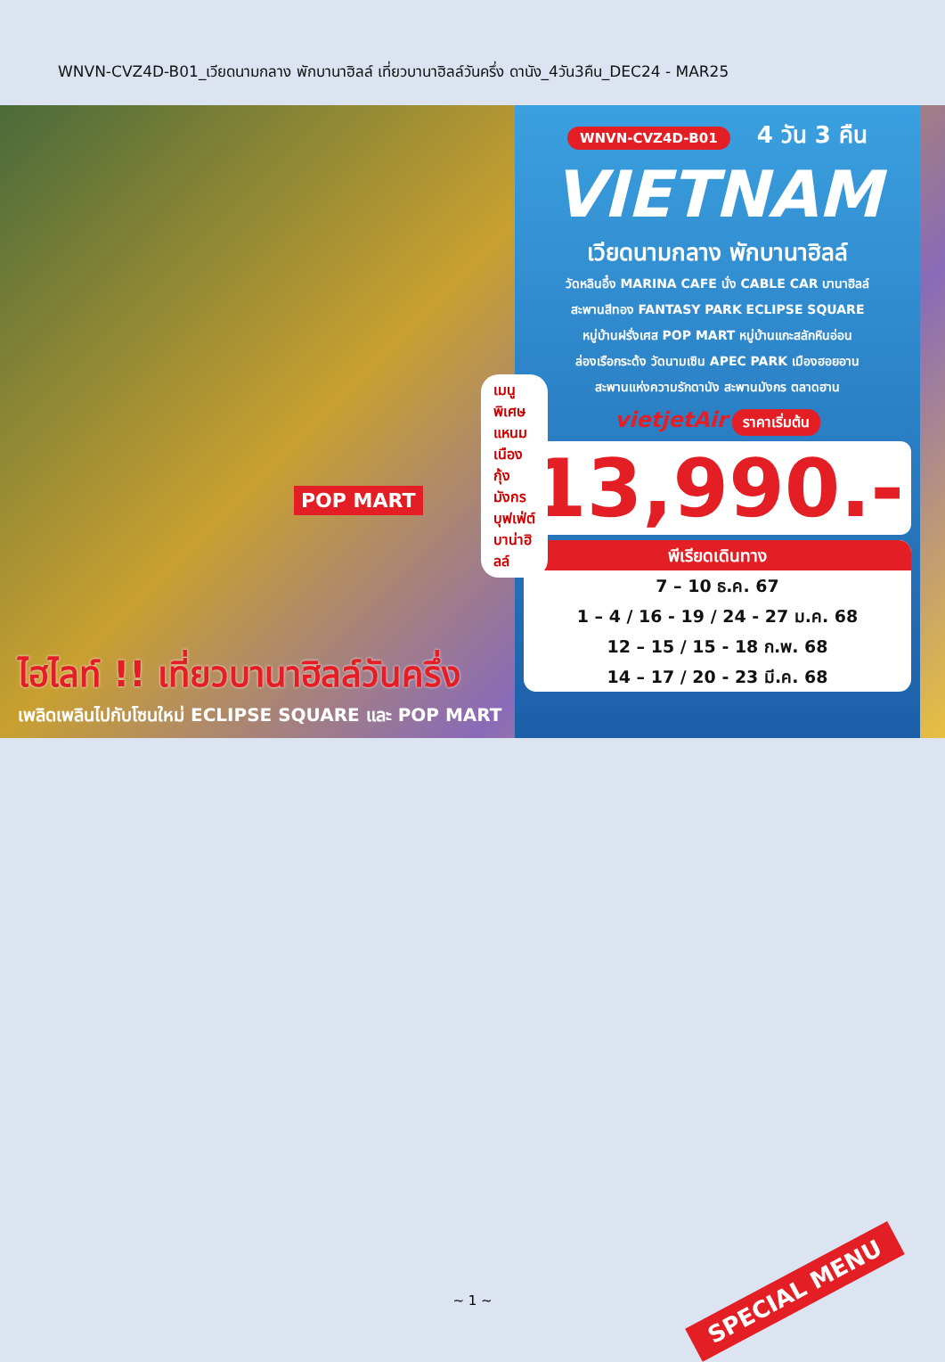WNVN-CVZ4D-B01_เวียดนามกลาง พักบานาฮิลล์ เที่ยวบานาฮิลล์วันครึ่ง ดานัง_4วัน3คืน_DEC24 - MAR25
POP MART
เมนูพิเศษ แหนมเนือง
กุ้งมังกร บุฟเฟ่ต์บาน่าฮิลล์
ไฮไลท์ !! เที่ยวบานาฮิลล์วันครึ่ง
เพลิดเพลินไปกับโซนใหม่ ECLIPSE SQUARE และ POP MART
WNVN-CVZ4D-B01 4 วัน 3 คืน
VIETNAM
เวียดนามกลาง พักบานาฮิลล์
วัดหลินอึ๋ง MARINA CAFE นั่ง CABLE CAR บานาฮิลล์
สะพานสีทอง FANTASY PARK ECLIPSE SQUARE
หมู่บ้านฝรั่งเศส POP MART หมู่บ้านแกะสลักหินอ่อน
ล่องเรือกระด้ง วัดนามเซิน APEC PARK เมืองฮอยอาน
สะพานแห่งความรักดานัง สะพานมังกร ตลาดฮาน
vietjetAir ราคาเริ่มต้น
13,990.-
พีเรียดเดินทาง
7 – 10 ธ.ค. 67
1 – 4 / 16 - 19 / 24 - 27 ม.ค. 68
12 – 15 / 15 - 18 ก.พ. 68
14 – 17 / 20 - 23 มี.ค. 68
SPECIAL MENU ~ 1 ~